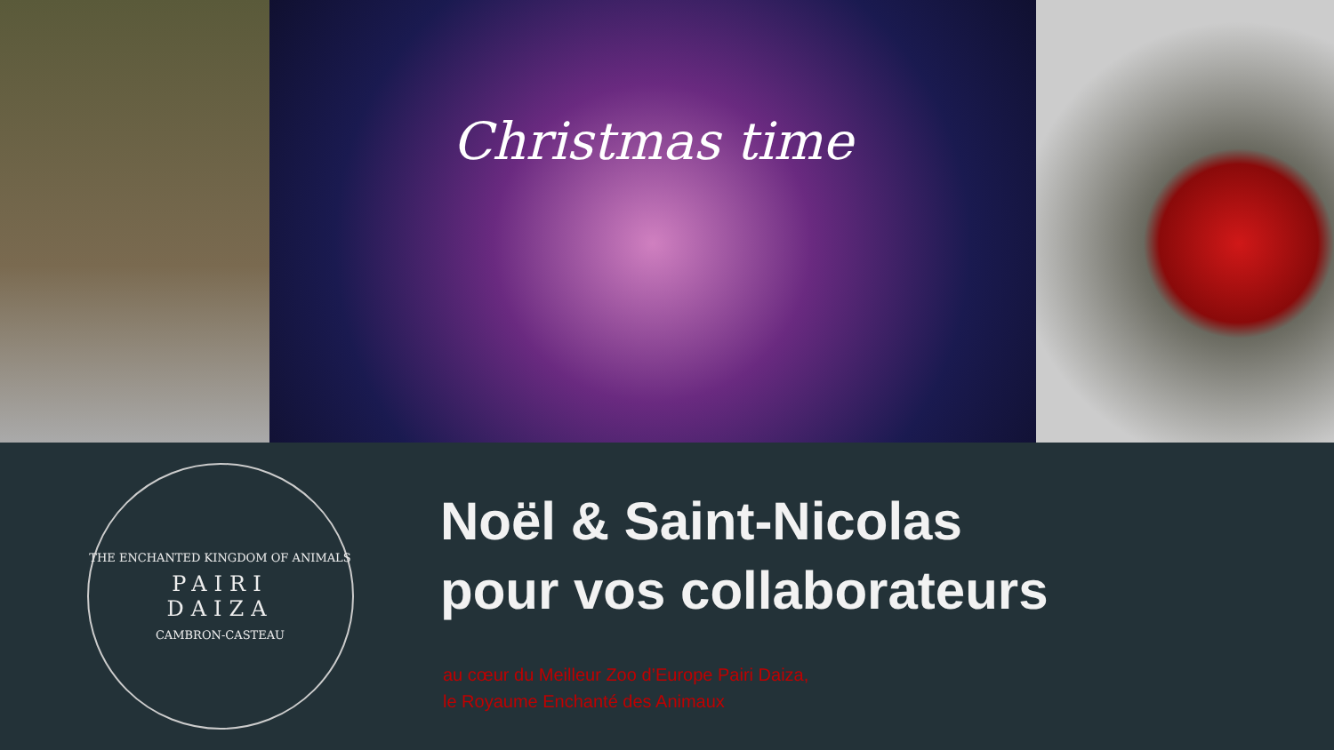Christmas time
THE ENCHANTED KINGDOM OF ANIMALS
PAIRI
DAIZA
CAMBRON-CASTEAU
Noël & Saint-Nicolas
pour vos collaborateurs
au cœur du Meilleur Zoo d’Europe Pairi Daiza,
le Royaume Enchanté des Animaux